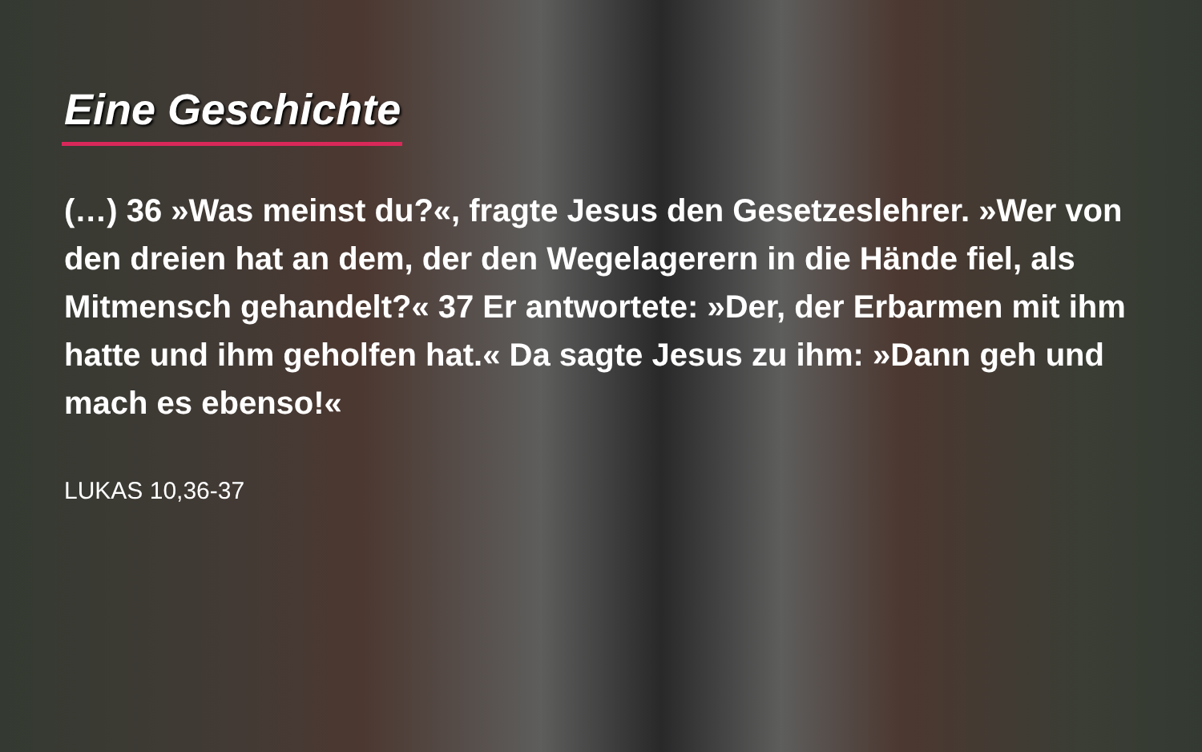Eine Geschichte
(…) 36 »Was meinst du?«, fragte Jesus den Gesetzeslehrer. »Wer von den dreien hat an dem, der den Wegelagerern in die Hände fiel, als Mitmensch gehandelt?« 37 Er antwortete: »Der, der Erbarmen mit ihm hatte und ihm geholfen hat.« Da sagte Jesus zu ihm: »Dann geh und mach es ebenso!«
LUKAS 10,36-37